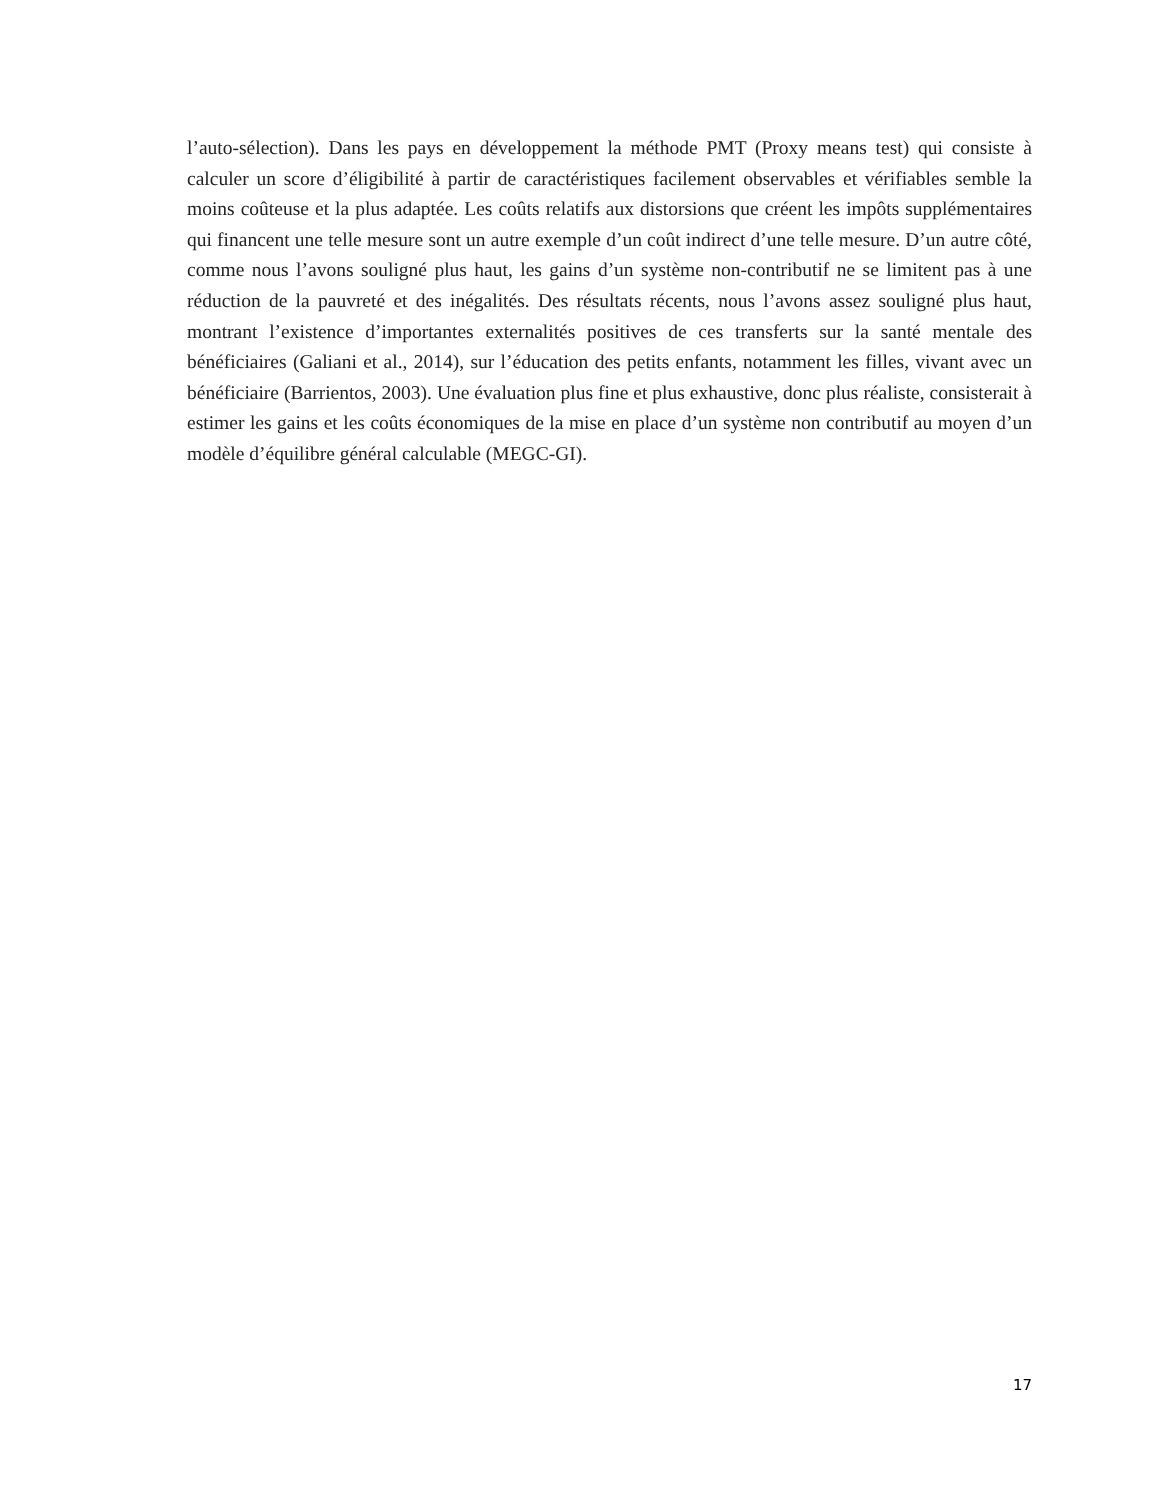l’auto-sélection). Dans les pays en développement la méthode PMT (Proxy means test) qui consiste à calculer un score d’éligibilité à partir de caractéristiques facilement observables et vérifiables semble la moins coûteuse et la plus adaptée. Les coûts relatifs aux distorsions que créent les impôts supplémentaires qui financent une telle mesure sont un autre exemple d’un coût indirect d’une telle mesure. D’un autre côté, comme nous l’avons souligné plus haut, les gains d’un système non-contributif ne se limitent pas à une réduction de la pauvreté et des inégalités. Des résultats récents, nous l’avons assez souligné plus haut, montrant l’existence d’importantes externalités positives de ces transferts sur la santé mentale des bénéficiaires (Galiani et al., 2014), sur l’éducation des petits enfants, notamment les filles, vivant avec un bénéficiaire (Barrientos, 2003). Une évaluation plus fine et plus exhaustive, donc plus réaliste, consisterait à estimer les gains et les coûts économiques de la mise en place d’un système non contributif au moyen d’un modèle d’équilibre général calculable (MEGC-GI).
17